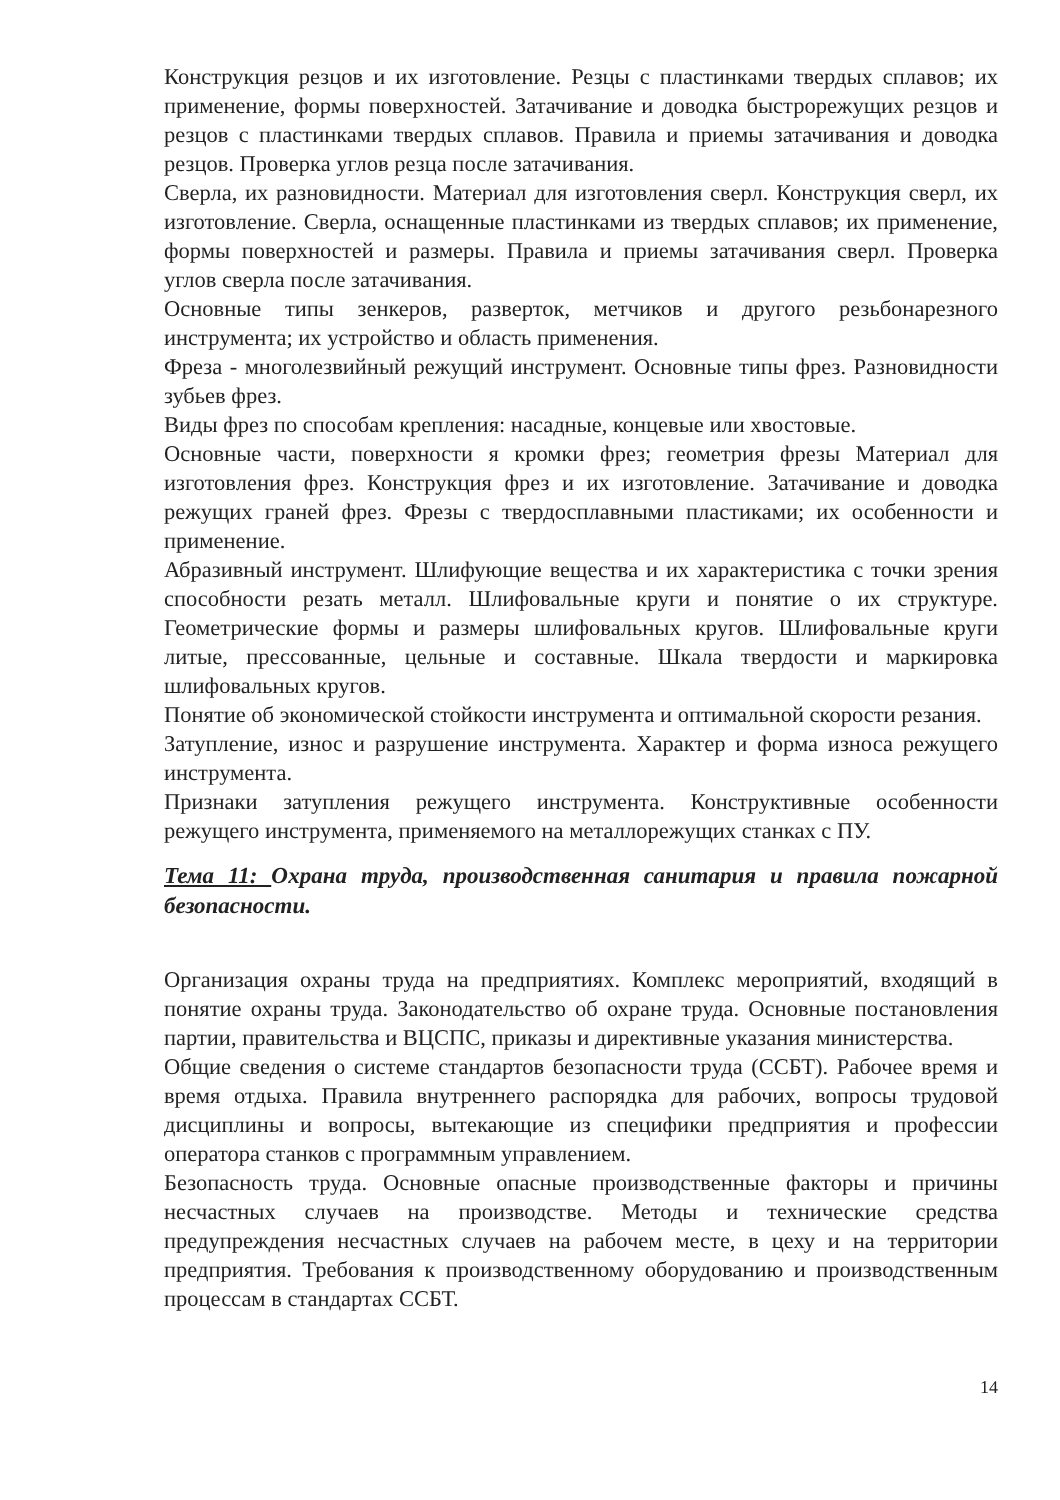Конструкция резцов и их изготовление. Резцы с пластинками твердых сплавов; их применение, формы поверхностей. Затачивание и доводка быстрорежущих резцов и резцов с пластинками твердых сплавов. Правила и приемы затачивания и доводка резцов. Проверка углов резца после затачивания.
Сверла, их разновидности. Материал для изготовления сверл. Конструкция сверл, их изготовление. Сверла, оснащенные пластинками из твердых сплавов; их применение, формы поверхностей и размеры. Правила и приемы затачивания сверл. Проверка углов сверла после затачивания.
Основные типы зенкеров, разверток, метчиков и другого резьбонарезного инструмента; их устройство и область применения.
Фреза - многолезвийный режущий инструмент. Основные типы фрез. Разновидности зубьев фрез.
Виды фрез по способам крепления: насадные, концевые или хвостовые.
Основные части, поверхности я кромки фрез; геометрия фрезы Материал для изготовления фрез. Конструкция фрез и их изготовление. Затачивание и доводка режущих граней фрез. Фрезы с твердосплавными пластиками; их особенности и применение.
Абразивный инструмент. Шлифующие вещества и их характеристика с точки зрения способности резать металл. Шлифовальные круги и понятие о их структуре. Геометрические формы и размеры шлифовальных кругов. Шлифовальные круги литые, прессованные, цельные и составные. Шкала твердости и маркировка шлифовальных кругов.
Понятие об экономической стойкости инструмента и оптимальной скорости резания.
Затупление, износ и разрушение инструмента. Характер и форма износа режущего инструмента.
Признаки затупления режущего инструмента. Конструктивные особенности режущего инструмента, применяемого на металлорежущих станках с ПУ.
Тема 11: Охрана труда, производственная санитария и правила пожарной безопасности.
Организация охраны труда на предприятиях. Комплекс мероприятий, входящий в понятие охраны труда. Законодательство об охране труда. Основные постановления партии, правительства и ВЦСПС, приказы и директивные указания министерства.
Общие сведения о системе стандартов безопасности труда (ССБТ). Рабочее время и время отдыха. Правила внутреннего распорядка для рабочих, вопросы трудовой дисциплины и вопросы, вытекающие из специфики предприятия и профессии оператора станков с программным управлением.
Безопасность труда. Основные опасные производственные факторы и причины несчастных случаев на производстве. Методы и технические средства предупреждения несчастных случаев на рабочем месте, в цеху и на территории предприятия. Требования к производственному оборудованию и производственным процессам в стандартах ССБТ.
14